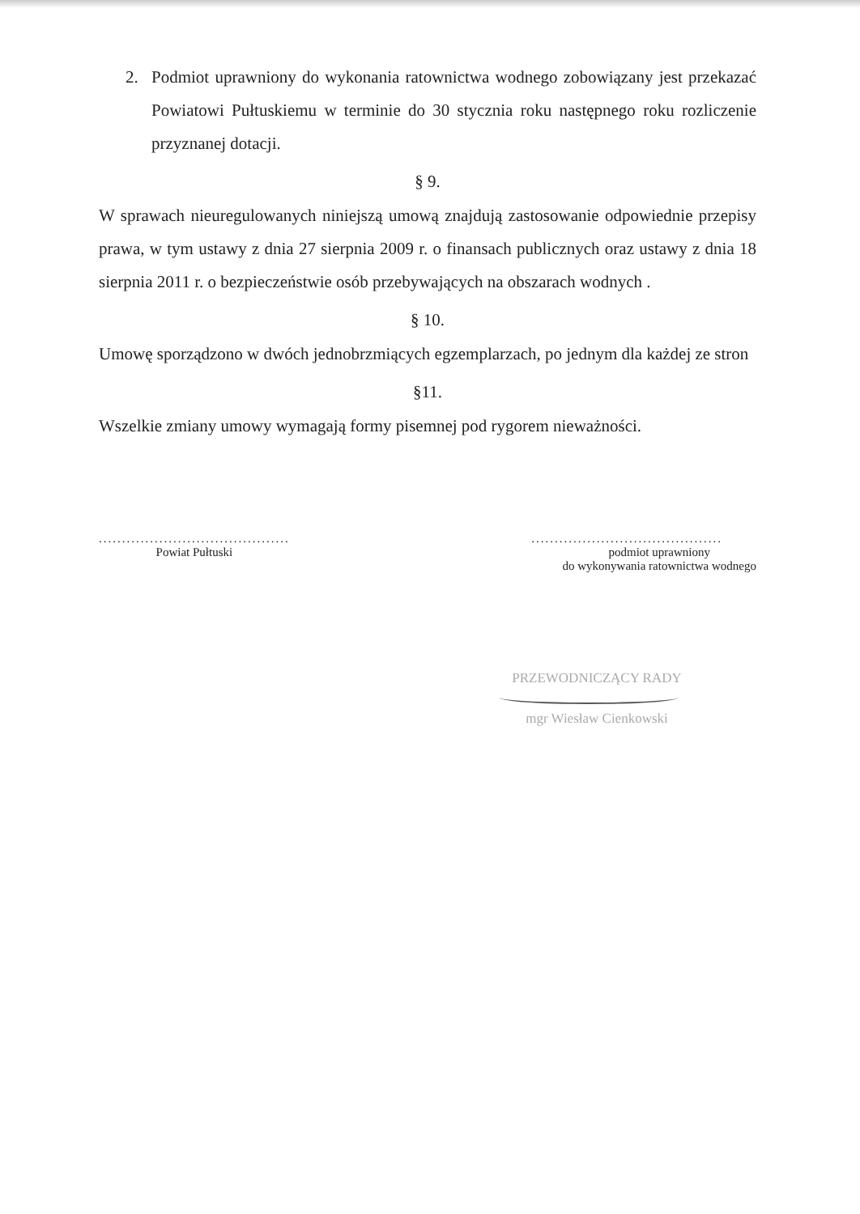2. Podmiot uprawniony do wykonania ratownictwa wodnego zobowiązany jest przekazać Powiatowi Pułtuskiemu w terminie do 30 stycznia roku następnego roku rozliczenie przyznanej dotacji.
§ 9.
W sprawach nieuregulowanych niniejszą umową znajdują zastosowanie odpowiednie przepisy prawa, w tym ustawy z dnia 27 sierpnia 2009 r. o finansach publicznych oraz ustawy z dnia 18 sierpnia 2011 r. o bezpieczeństwie osób przebywających na obszarach wodnych .
§ 10.
Umowę sporządzono w dwóch jednobrzmiących egzemplarzach, po jednym dla każdej ze stron
§11.
Wszelkie zmiany umowy wymagają formy pisemnej pod rygorem nieważności.
.........................................
Powiat Pułtuski
.........................................
podmiot uprawniony
do wykonywania ratownictwa wodnego
PRZEWODNICZĄCY RADY
mgr Wiesław Cienkowski